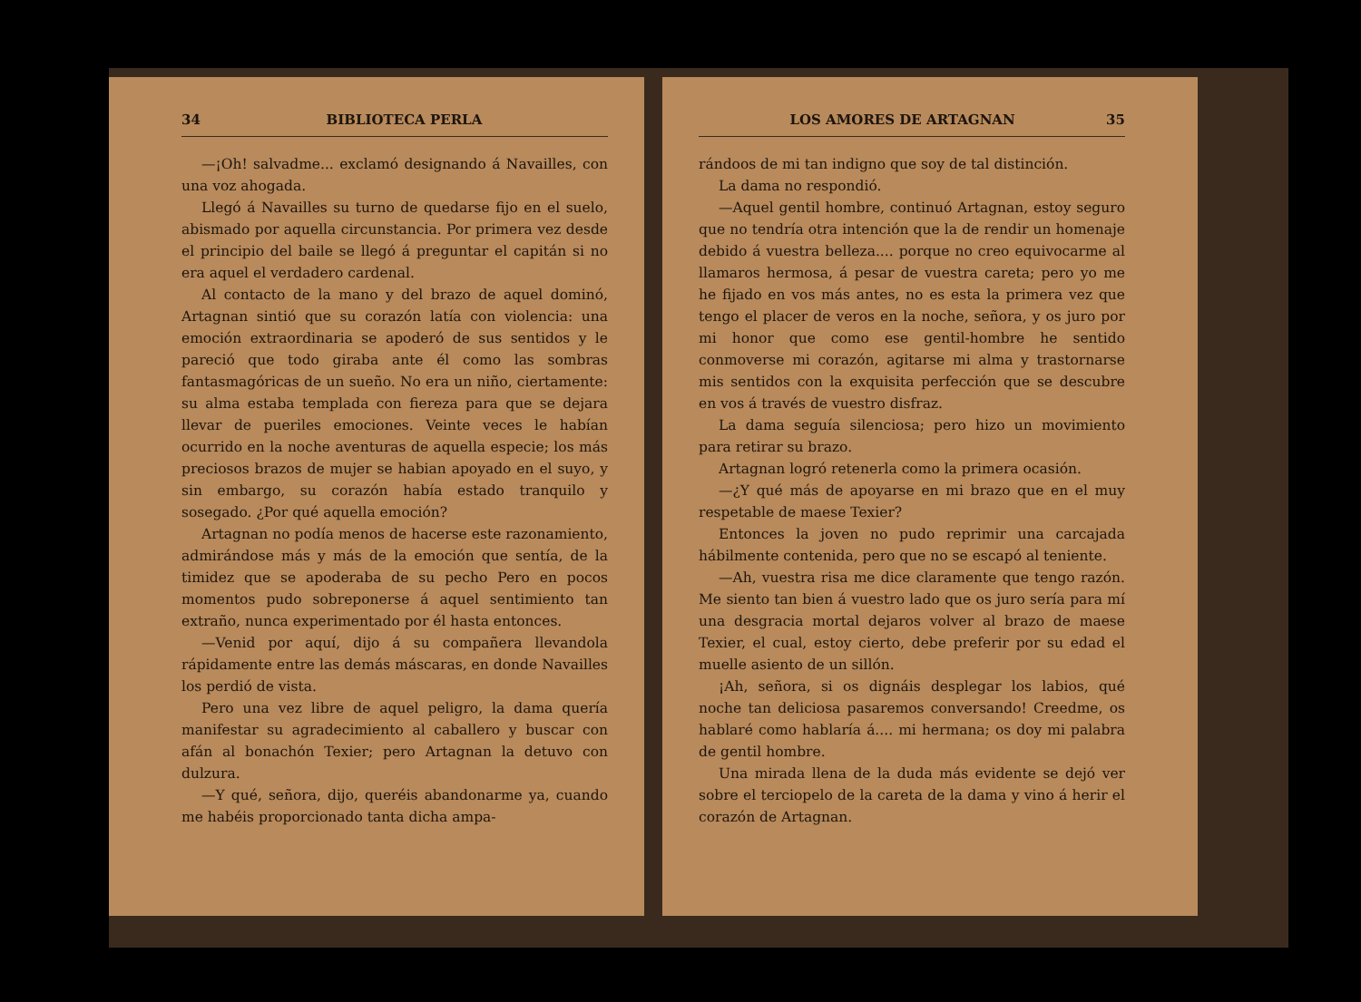34 BIBLIOTECA PERLA
—¡Oh! salvadme... exclamó designando á Navailles, con una voz ahogada.
Llegó á Navailles su turno de quedarse fijo en el suelo, abismado por aquella circunstancia. Por primera vez desde el principio del baile se llegó á preguntar el capitán si no era aquel el verdadero cardenal.
Al contacto de la mano y del brazo de aquel dominó, Artagnan sintió que su corazón latía con violencia: una emoción extraordinaria se apoderó de sus sentidos y le pareció que todo giraba ante él como las sombras fantasmagóricas de un sueño. No era un niño, ciertamente: su alma estaba templada con fiereza para que se dejara llevar de pueriles emociones. Veinte veces le habían ocurrido en la noche aventuras de aquella especie; los más preciosos brazos de mujer se habian apoyado en el suyo, y sin embargo, su corazón había estado tranquilo y sosegado. ¿Por qué aquella emoción?
Artagnan no podía menos de hacerse este razonamiento, admirándose más y más de la emoción que sentía, de la timidez que se apoderaba de su pecho Pero en pocos momentos pudo sobreponerse á aquel sentimiento tan extraño, nunca experimentado por él hasta entonces.
—Venid por aquí, dijo á su compañera llevandola rápidamente entre las demás máscaras, en donde Navailles los perdió de vista.
Pero una vez libre de aquel peligro, la dama quería manifestar su agradecimiento al caballero y buscar con afán al bonachón Texier; pero Artagnan la detuvo con dulzura.
—Y qué, señora, dijo, queréis abandonarme ya, cuando me habéis proporcionado tanta dicha ampa-
LOS AMORES DE ARTAGNAN 35
rándoos de mi tan indigno que soy de tal distinción.
La dama no respondió.
—Aquel gentil hombre, continuó Artagnan, estoy seguro que no tendría otra intención que la de rendir un homenaje debido á vuestra belleza.... porque no creo equivocarme al llamaros hermosa, á pesar de vuestra careta; pero yo me he fijado en vos más antes, no es esta la primera vez que tengo el placer de veros en la noche, señora, y os juro por mi honor que como ese gentil-hombre he sentido conmoverse mi corazón, agitarse mi alma y trastornarse mis sentidos con la exquisita perfección que se descubre en vos á través de vuestro disfraz.
La dama seguía silenciosa; pero hizo un movimiento para retirar su brazo.
Artagnan logró retenerla como la primera ocasión.
—¿Y qué más de apoyarse en mi brazo que en el muy respetable de maese Texier?
Entonces la joven no pudo reprimir una carcajada hábilmente contenida, pero que no se escapó al teniente.
—Ah, vuestra risa me dice claramente que tengo razón. Me siento tan bien á vuestro lado que os juro sería para mí una desgracia mortal dejaros volver al brazo de maese Texier, el cual, estoy cierto, debe preferir por su edad el muelle asiento de un sillón.
¡Ah, señora, si os dignáis desplegar los labios, qué noche tan deliciosa pasaremos conversando! Creedme, os hablaré como hablaría á.... mi hermana; os doy mi palabra de gentil hombre.
Una mirada llena de la duda más evidente se dejó ver sobre el terciopelo de la careta de la dama y vino á herir el corazón de Artagnan.